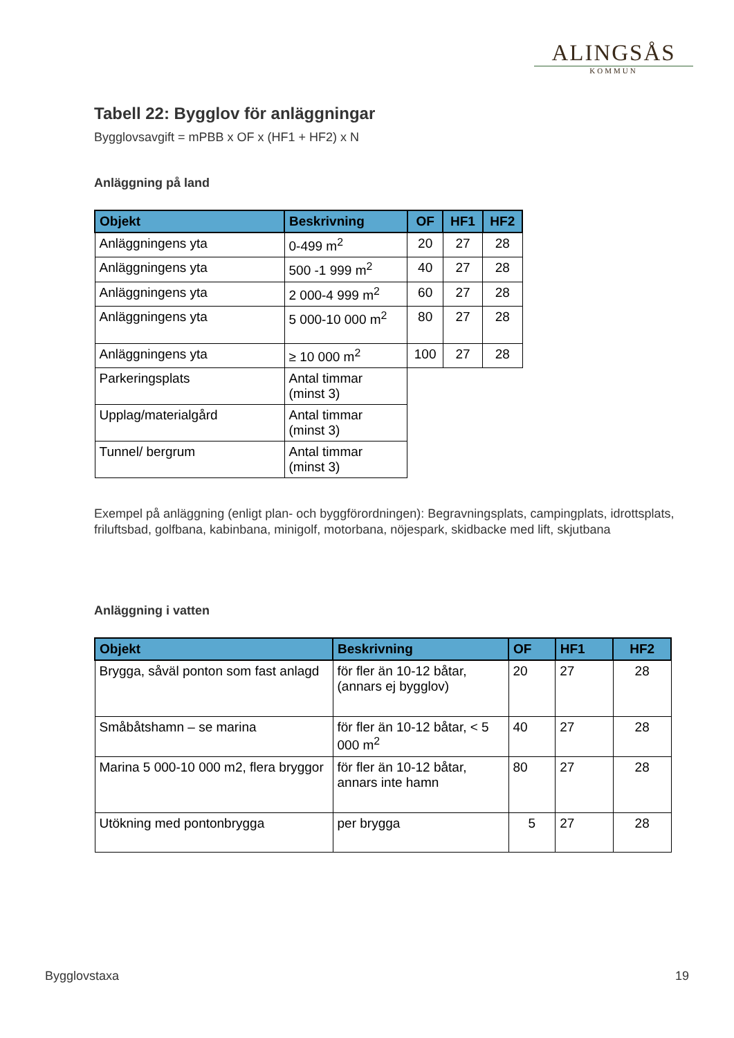ALINGSÅS
KOMMUN
Tabell 22: Bygglov för anläggningar
Bygglovsavgift = mPBB x OF x (HF1 + HF2) x N
Anläggning på land
| Objekt | Beskrivning | OF | HF1 | HF2 |
| --- | --- | --- | --- | --- |
| Anläggningens yta | 0-499 m<sup>2</sup> | 20 | 27 | 28 |
| Anläggningens yta | 500 -1 999 m<sup>2</sup> | 40 | 27 | 28 |
| Anläggningens yta | 2 000-4 999 m<sup>2</sup> | 60 | 27 | 28 |
| Anläggningens yta | 5 000-10 000 m<sup>2</sup> | 80 | 27 | 28 |
| Anläggningens yta | ≥ 10 000 m<sup>2</sup> | 100 | 27 | 28 |
| Parkeringsplats | Antal timmar (minst 3) | | | |
| Upplag/materialgård | Antal timmar (minst 3) | | | |
| Tunnel/ bergrum | Antal timmar (minst 3) | | | |
Exempel på anläggning (enligt plan- och byggförordningen): Begravningsplats, campingplats, idrottsplats, friluftsbad, golfbana, kabinbana, minigolf, motorbana, nöjespark, skidbacke med lift, skjutbana
Anläggning i vatten
| Objekt | Beskrivning | OF | HF1 | HF2 |
| --- | --- | --- | --- | --- |
| Brygga, såväl ponton som fast anlagd | för fler än 10-12 båtar, (annars ej bygglov) | 20 | 27 | 28 |
| Småbåtshamn – se marina | för fler än 10-12 båtar, < 5 000 m<sup>2</sup> | 40 | 27 | 28 |
| Marina 5 000-10 000 m2, flera bryggor | för fler än 10-12 båtar, annars inte hamn | 80 | 27 | 28 |
| Utökning med pontonbrygga | per brygga | 5 | 27 | 28 |
Bygglovstaxa 19